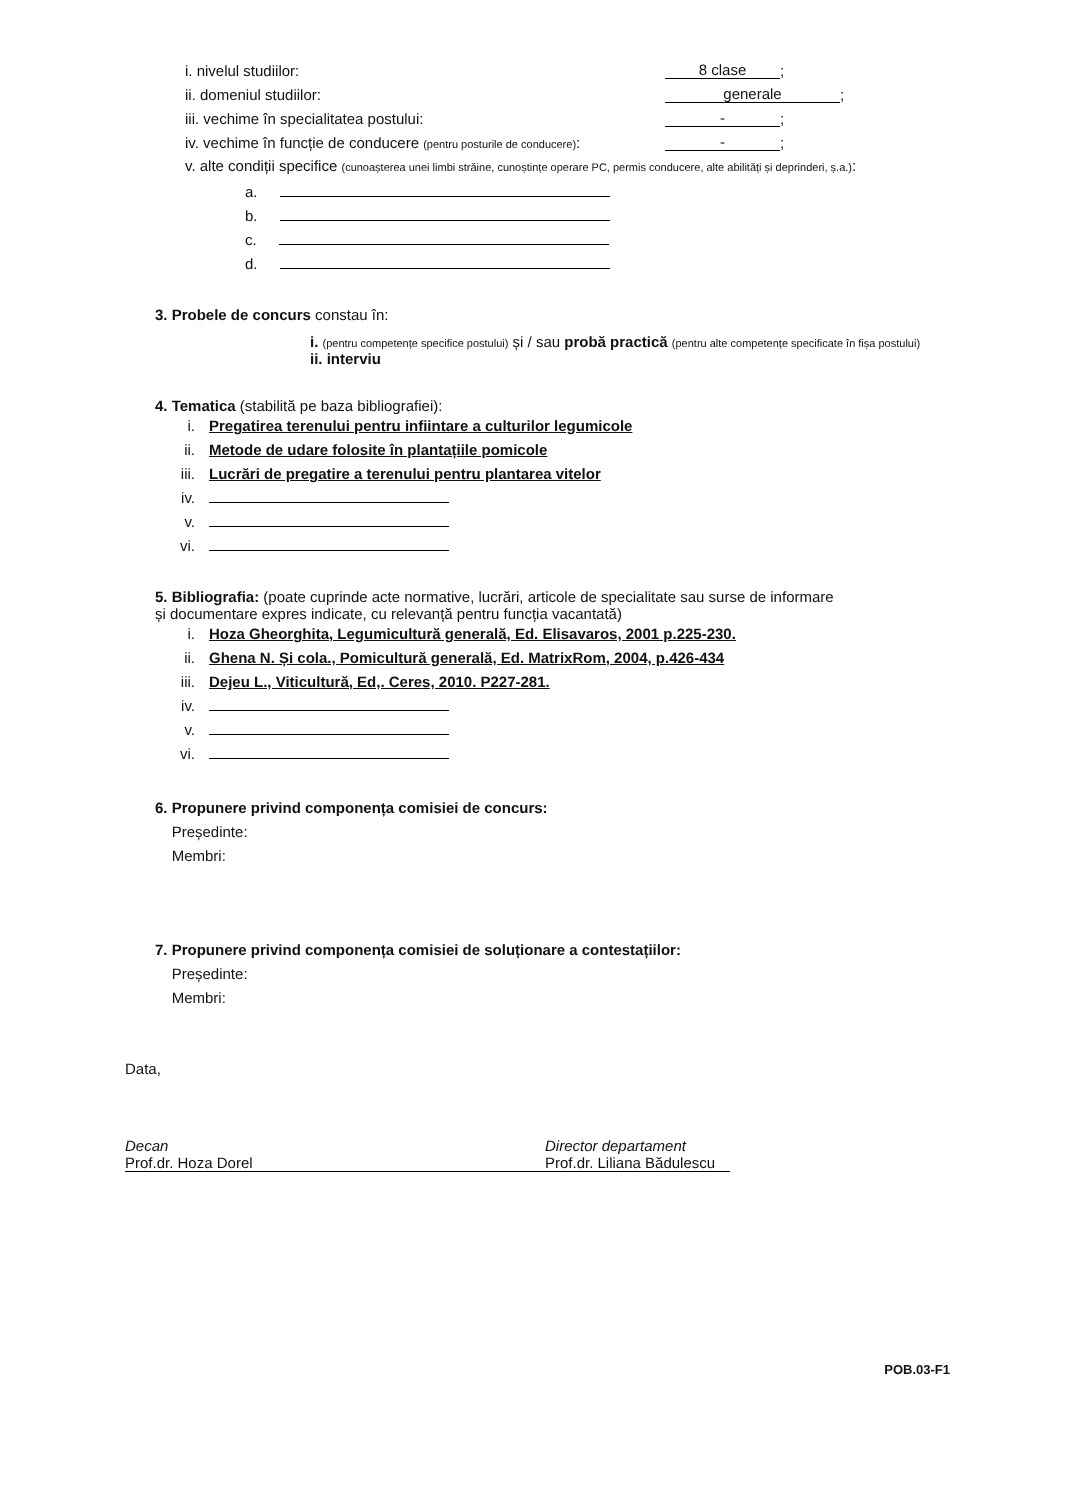i. nivelul studiilor: 8 clase;
ii. domeniul studiilor: generale;
iii. vechime în specialitatea postului: -;
iv. vechime în funcție de conducere (pentru posturile de conducere): -;
v. alte condiții specifice (cunoașterea unei limbi străine, cunoștințe operare PC, permis conducere, alte abilități și deprinderi, ș.a.):
a.
b.
c.
d.
3. Probele de concurs constau în:
i. (pentru competențe specifice postului) și / sau probă practică (pentru alte competențe specificate în fișa postului)
ii. interviu
4. Tematica (stabilită pe baza bibliografiei):
i. Pregatirea terenului pentru infiintare a culturilor legumicole
ii. Metode de udare folosite în plantațiile pomicole
iii. Lucrări de pregatire a terenului pentru plantarea vitelor
iv.
v.
vi.
5. Bibliografia: (poate cuprinde acte normative, lucrări, articole de specialitate sau surse de informare
și documentare expres indicate, cu relevanță pentru funcția vacantată)
i. Hoza Gheorghita, Legumicultură generală, Ed. Elisavaros, 2001 p.225-230.
ii. Ghena N. Și cola., Pomicultură generală, Ed. MatrixRom, 2004, p.426-434
iii. Dejeu L., Viticultură, Ed,. Ceres, 2010. P227-281.
iv.
v.
vi.
6. Propunere privind componența comisiei de concurs:
Președinte:
Membri:
7. Propunere privind componența comisiei de soluționare a contestațiilor:
Președinte:
Membri:
Data,
Decan
Prof.dr. Hoza Dorel
Director departament
Prof.dr. Liliana Bădulescu
POB.03-F1